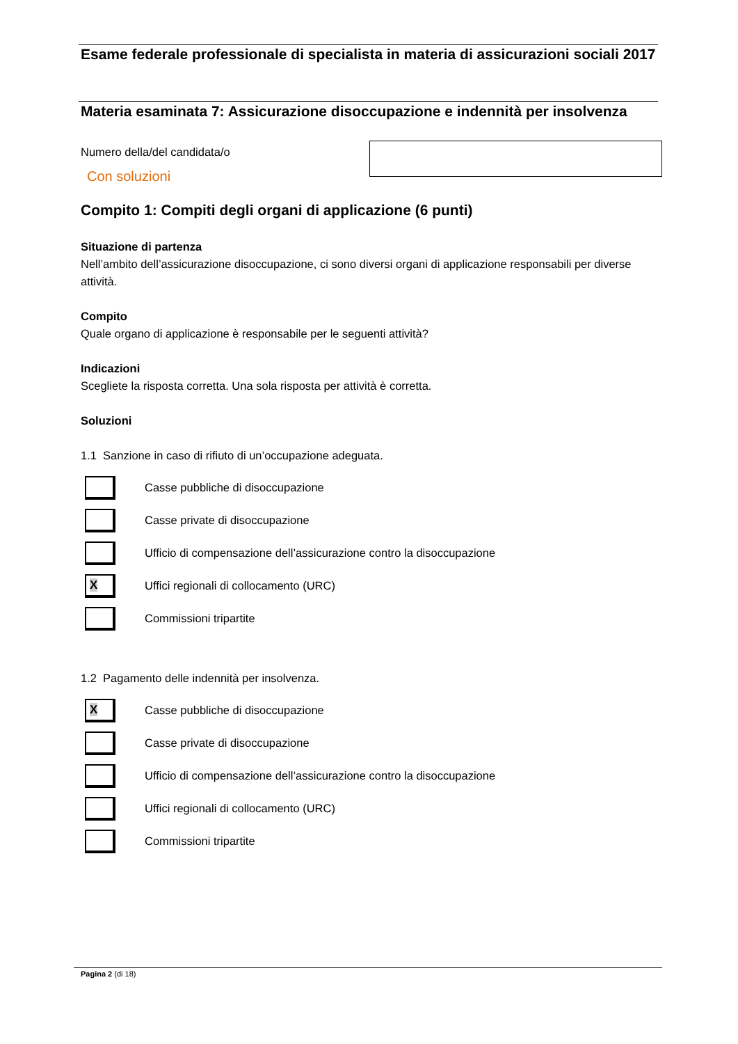Esame federale professionale di specialista in materia di assicurazioni sociali 2017
Materia esaminata 7: Assicurazione disoccupazione e indennità per insolvenza
Numero della/del candidata/o
Con soluzioni
Compito 1: Compiti degli organi di applicazione (6 punti)
Situazione di partenza
Nell’ambito dell’assicurazione disoccupazione, ci sono diversi organi di applicazione responsabili per diverse attività.
Compito
Quale organo di applicazione è responsabile per le seguenti attività?
Indicazioni
Scegliete la risposta corretta. Una sola risposta per attività è corretta.
Soluzioni
1.1 Sanzione in caso di rifiuto di un’occupazione adeguata.
Casse pubbliche di disoccupazione
Casse private di disoccupazione
Ufficio di compensazione dell’assicurazione contro la disoccupazione
X
Uffici regionali di collocamento (URC)
Commissioni tripartite
1.2 Pagamento delle indennità per insolvenza.
X
Casse pubbliche di disoccupazione
Casse private di disoccupazione
Ufficio di compensazione dell’assicurazione contro la disoccupazione
Uffici regionali di collocamento (URC)
Commissioni tripartite
Pagina 2 (di 18)